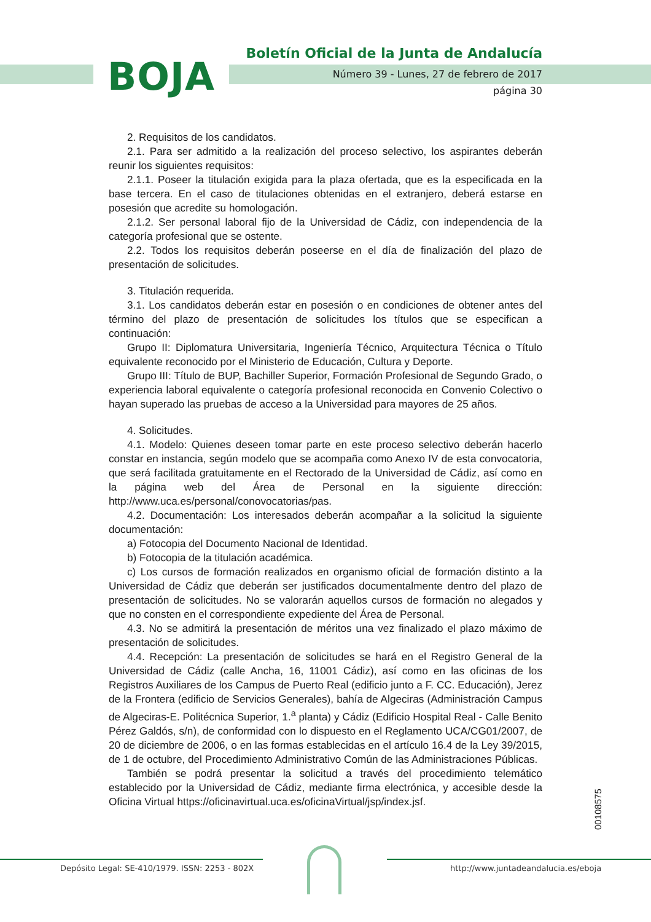BOJA
Boletín Oficial de la Junta de Andalucía
Número 39 - Lunes, 27 de febrero de 2017
página 30
2. Requisitos de los candidatos.
2.1. Para ser admitido a la realización del proceso selectivo, los aspirantes deberán reunir los siguientes requisitos:
2.1.1. Poseer la titulación exigida para la plaza ofertada, que es la especificada en la base tercera. En el caso de titulaciones obtenidas en el extranjero, deberá estarse en posesión que acredite su homologación.
2.1.2. Ser personal laboral fijo de la Universidad de Cádiz, con independencia de la categoría profesional que se ostente.
2.2. Todos los requisitos deberán poseerse en el día de finalización del plazo de presentación de solicitudes.
3. Titulación requerida.
3.1. Los candidatos deberán estar en posesión o en condiciones de obtener antes del término del plazo de presentación de solicitudes los títulos que se especifican a continuación:
Grupo II: Diplomatura Universitaria, Ingeniería Técnico, Arquitectura Técnica o Título equivalente reconocido por el Ministerio de Educación, Cultura y Deporte.
Grupo III: Título de BUP, Bachiller Superior, Formación Profesional de Segundo Grado, o experiencia laboral equivalente o categoría profesional reconocida en Convenio Colectivo o hayan superado las pruebas de acceso a la Universidad para mayores de 25 años.
4. Solicitudes.
4.1. Modelo: Quienes deseen tomar parte en este proceso selectivo deberán hacerlo constar en instancia, según modelo que se acompaña como Anexo IV de esta convocatoria, que será facilitada gratuitamente en el Rectorado de la Universidad de Cádiz, así como en la página web del Área de Personal en la siguiente dirección: http://www.uca.es/personal/conovocatorias/pas.
4.2. Documentación: Los interesados deberán acompañar a la solicitud la siguiente documentación:
a) Fotocopia del Documento Nacional de Identidad.
b) Fotocopia de la titulación académica.
c) Los cursos de formación realizados en organismo oficial de formación distinto a la Universidad de Cádiz que deberán ser justificados documentalmente dentro del plazo de presentación de solicitudes. No se valorarán aquellos cursos de formación no alegados y que no consten en el correspondiente expediente del Área de Personal.
4.3. No se admitirá la presentación de méritos una vez finalizado el plazo máximo de presentación de solicitudes.
4.4. Recepción: La presentación de solicitudes se hará en el Registro General de la Universidad de Cádiz (calle Ancha, 16, 11001 Cádiz), así como en las oficinas de los Registros Auxiliares de los Campus de Puerto Real (edificio junto a F. CC. Educación), Jerez de la Frontera (edificio de Servicios Generales), bahía de Algeciras (Administración Campus de Algeciras-E. Politécnica Superior, 1.<sup>a</sup> planta) y Cádiz (Edificio Hospital Real - Calle Benito Pérez Galdós, s/n), de conformidad con lo dispuesto en el Reglamento UCA/CG01/2007, de 20 de diciembre de 2006, o en las formas establecidas en el artículo 16.4 de la Ley 39/2015, de 1 de octubre, del Procedimiento Administrativo Común de las Administraciones Públicas.
También se podrá presentar la solicitud a través del procedimiento telemático establecido por la Universidad de Cádiz, mediante firma electrónica, y accesible desde la Oficina Virtual https://oficinavirtual.uca.es/oficinaVirtual/jsp/index.jsf.
00108575
Depósito Legal: SE-410/1979. ISSN: 2253 - 802X
http://www.juntadeandalucia.es/eboja